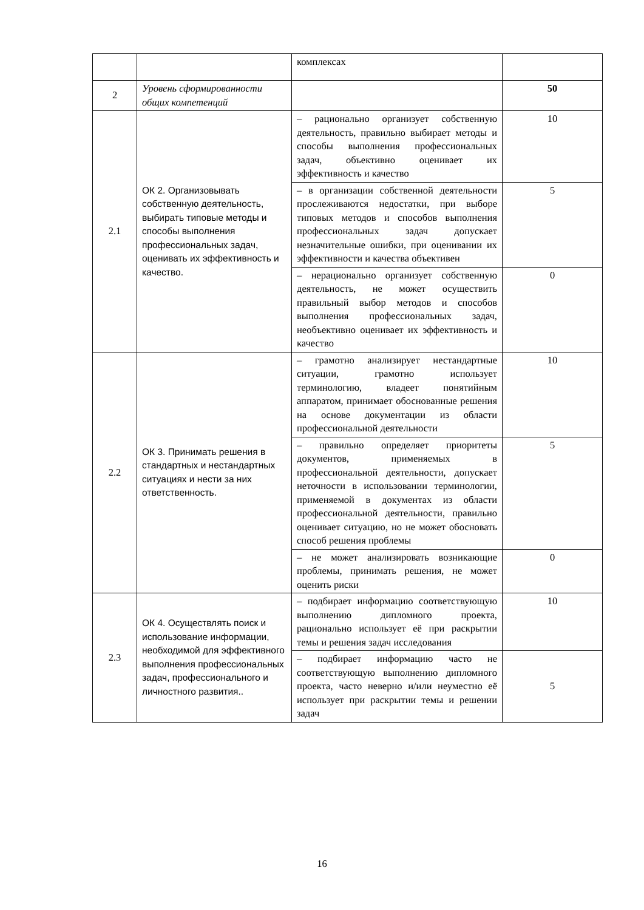| | | комплексах | |
| 2 | Уровень сформированности общих компетенций | | 50 |
| 2.1 | ОК 2. Организовывать собственную деятельность, выбирать типовые методы и способы выполнения профессиональных задач, оценивать их эффективность и качество. | – рационально организует собственную деятельность, правильно выбирает методы и способы выполнения профессиональных задач, объективно оценивает их эффективность и качество | 10 |
| | | – в организации собственной деятельности прослеживаются недостатки, при выборе типовых методов и способов выполнения профессиональных задач допускает незначительные ошибки, при оценивании их эффективности и качества объективен | 5 |
| | | – нерационально организует собственную деятельность, не может осуществить правильный выбор методов и способов выполнения профессиональных задач, необъективно оценивает их эффективность и качество | 0 |
| 2.2 | ОК 3. Принимать решения в стандартных и нестандартных ситуациях и нести за них ответственность. | – грамотно анализирует нестандартные ситуации, грамотно использует терминологию, владеет понятийным аппаратом, принимает обоснованные решения на основе документации из области профессиональной деятельности | 10 |
| | | – правильно определяет приоритеты документов, применяемых в профессиональной деятельности, допускает неточности в использовании терминологии, применяемой в документах из области профессиональной деятельности, правильно оценивает ситуацию, но не может обосновать способ решения проблемы | 5 |
| | | – не может анализировать возникающие проблемы, принимать решения, не может оценить риски | 0 |
| 2.3 | ОК 4. Осуществлять поиск и использование информации, необходимой для эффективного выполнения профессиональных задач, профессионального и личностного развития.. | – подбирает информацию соответствующую выполнению дипломного проекта, рационально использует её при раскрытии темы и решения задач исследования | 10 |
| | | – подбирает информацию часто не соответствующую выполнению дипломного проекта, часто неверно и/или неуместно её использует при раскрытии темы и решении задач | 5 |
16